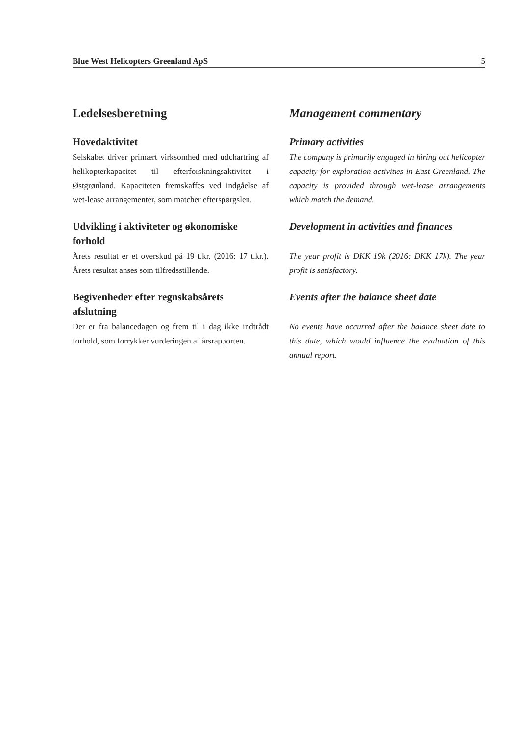Blue West Helicopters Greenland ApS 5
Ledelsesberetning Management commentary
Hovedaktivitet
Selskabet driver primært virksomhed med udchartring af helikopterkapacitet til efterforskningsaktivitet i Østgrønland. Kapaciteten fremskaffes ved indgåelse af wet-lease arrangementer, som matcher efterspørgslen.
Primary activities
The company is primarily engaged in hiring out helicopter capacity for exploration activities in East Greenland. The capacity is provided through wet-lease arrangements which match the demand.
Udvikling i aktiviteter og økonomiske forhold
Årets resultat er et overskud på 19 t.kr. (2016: 17 t.kr.). Årets resultat anses som tilfredsstillende.
Development in activities and finances
The year profit is DKK 19k (2016: DKK 17k). The year profit is satisfactory.
Begivenheder efter regnskabsårets afslutning
Der er fra balancedagen og frem til i dag ikke indtrådt forhold, som forrykker vurderingen af årsrapporten.
Events after the balance sheet date
No events have occurred after the balance sheet date to this date, which would influence the evaluation of this annual report.